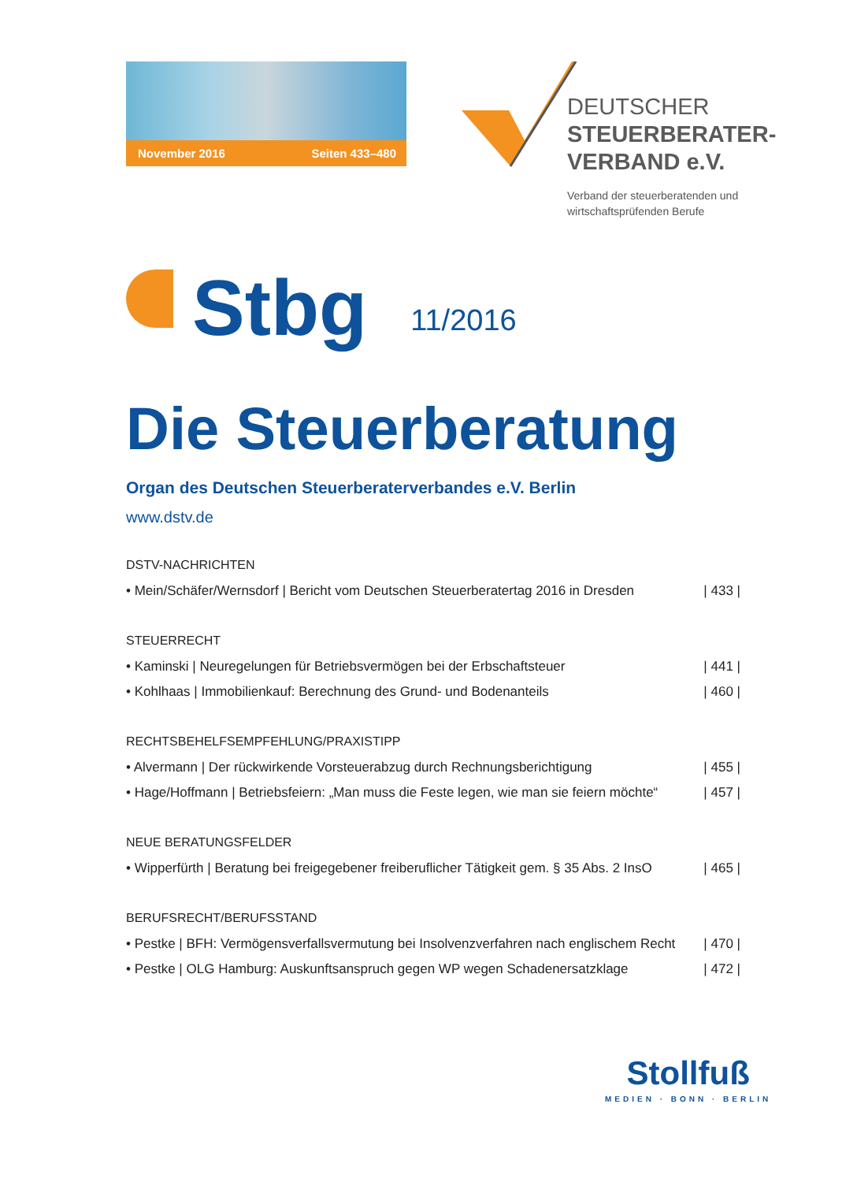November 2016 Seiten 433–480
DEUTSCHER
STEUERBERATER-
VERBAND e.V.
Verband der steuerberatenden und
wirtschaftsprüfenden Berufe
Stbg
11/2016
Die Steuerberatung
Organ des Deutschen Steuerberaterverbandes e.V. Berlin
www.dstv.de
DSTV-NACHRICHTEN
• Mein/Schäfer/Wernsdorf | Bericht vom Deutschen Steuerberatertag 2016 in Dresden | 433 |
STEUERRECHT
• Kaminski | Neuregelungen für Betriebsvermögen bei der Erbschaftsteuer | 441 |
• Kohlhaas | Immobilienkauf: Berechnung des Grund- und Bodenanteils | 460 |
RECHTSBEHELFSEMPFEHLUNG/PRAXISTIPP
• Alvermann | Der rückwirkende Vorsteuerabzug durch Rechnungsberichtigung | 455 |
• Hage/Hoffmann | Betriebsfeiern: „Man muss die Feste legen, wie man sie feiern möchte“| 457 |
NEUE BERATUNGSFELDER
• Wipperfürth | Beratung bei freigegebener freiberuflicher Tätigkeit gem. § 35 Abs. 2 InsO | 465 |
BERUFSRECHT/BERUFSSTAND
• Pestke | BFH: Vermögensverfallsvermutung bei Insolvenzverfahren nach englischem Recht | 470 |
• Pestke | OLG Hamburg: Auskunftsanspruch gegen WP wegen Schadenersatzklage | 472 |
Stollfuß
MEDIEN · BONN · BERLIN